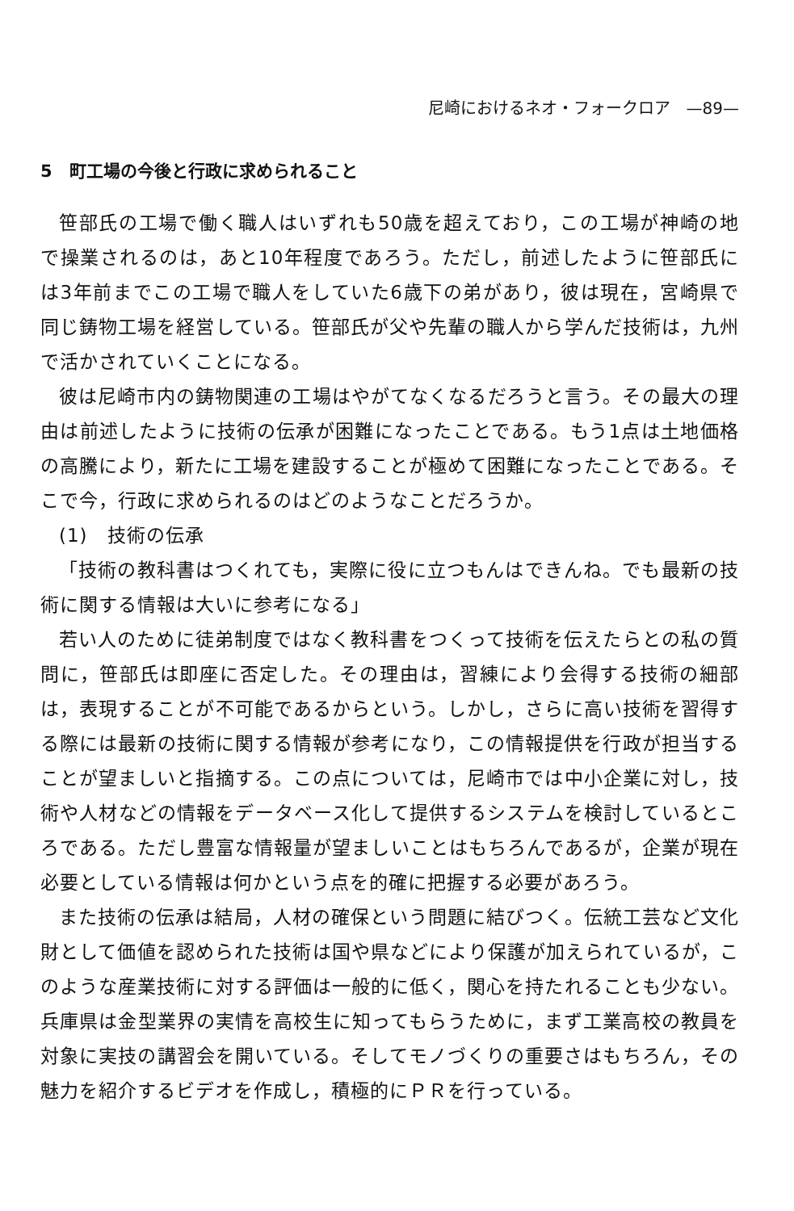尼崎におけるネオ・フォークロア　—89—
5　町工場の今後と行政に求められること
笹部氏の工場で働く職人はいずれも50歳を超えており，この工場が神崎の地で操業されるのは，あと10年程度であろう。ただし，前述したように笹部氏には3年前までこの工場で職人をしていた6歳下の弟があり，彼は現在，宮崎県で同じ鋳物工場を経営している。笹部氏が父や先輩の職人から学んだ技術は，九州で活かされていくことになる。
彼は尼崎市内の鋳物関連の工場はやがてなくなるだろうと言う。その最大の理由は前述したように技術の伝承が困難になったことである。もう1点は土地価格の高騰により，新たに工場を建設することが極めて困難になったことである。そこで今，行政に求められるのはどのようなことだろうか。
(1)　技術の伝承
「技術の教科書はつくれても，実際に役に立つもんはできんね。でも最新の技術に関する情報は大いに参考になる」
若い人のために徒弟制度ではなく教科書をつくって技術を伝えたらとの私の質問に，笹部氏は即座に否定した。その理由は，習練により会得する技術の細部は，表現することが不可能であるからという。しかし，さらに高い技術を習得する際には最新の技術に関する情報が参考になり，この情報提供を行政が担当することが望ましいと指摘する。この点については，尼崎市では中小企業に対し，技術や人材などの情報をデータベース化して提供するシステムを検討しているところである。ただし豊富な情報量が望ましいことはもちろんであるが，企業が現在必要としている情報は何かという点を的確に把握する必要があろう。
また技術の伝承は結局，人材の確保という問題に結びつく。伝統工芸など文化財として価値を認められた技術は国や県などにより保護が加えられているが，このような産業技術に対する評価は一般的に低く，関心を持たれることも少ない。兵庫県は金型業界の実情を高校生に知ってもらうために，まず工業高校の教員を対象に実技の講習会を開いている。そしてモノづくりの重要さはもちろん，その魅力を紹介するビデオを作成し，積極的にＰＲを行っている。